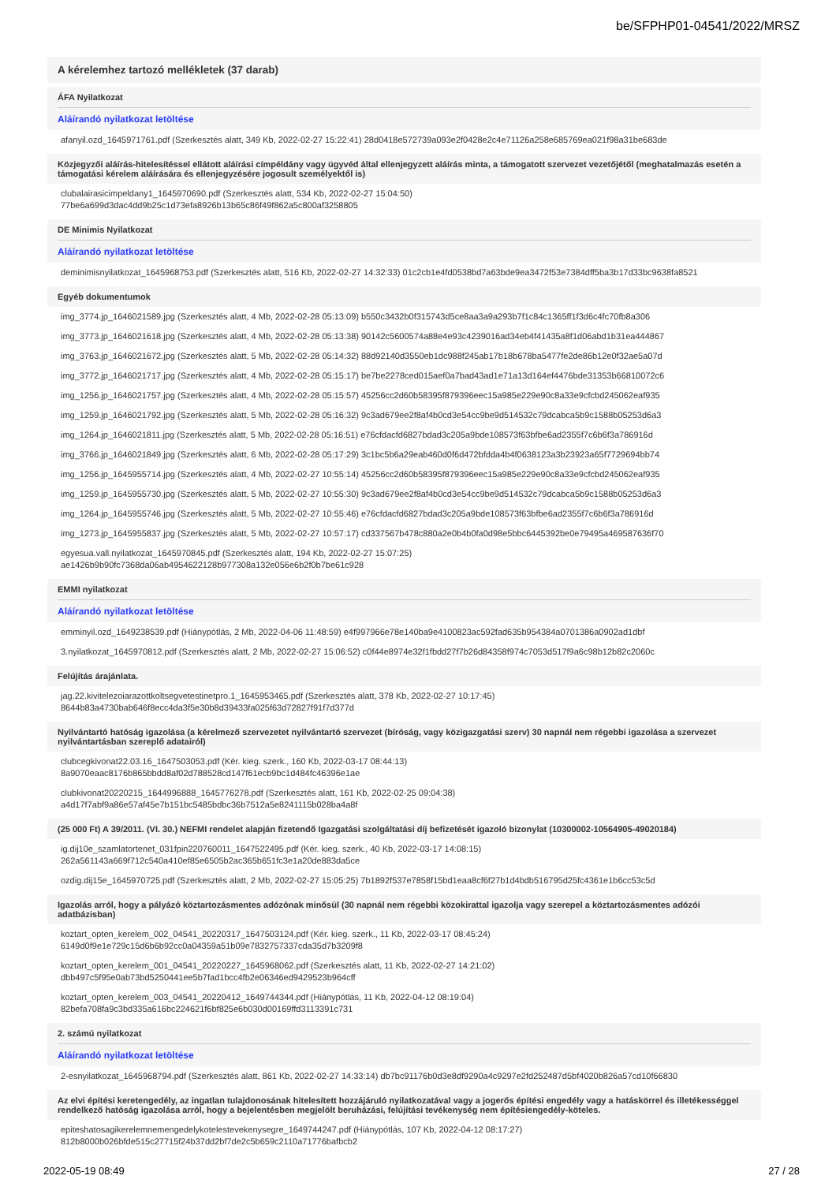be/SFPHP01-04541/2022/MRSZ
A kérelemhez tartozó mellékletek (37 darab)
ÁFA Nyilatkozat
Aláírandó nyilatkozat letöltése
afanyil.ozd_1645971761.pdf (Szerkesztés alatt, 349 Kb, 2022-02-27 15:22:41) 28d0418e572739a093e2f0428e2c4e71126a258e685769ea021f98a31be683de
Közjegyzői aláírás-hitelesítéssel ellátott aláírási címpéldány vagy ügyvéd által ellenjegyzett aláírás minta, a támogatott szervezet vezetőjétől (meghatalmazás esetén a támogatási kérelem aláírására és ellenjegyzésére jogosult személyektől is)
clubalairasicimpeldany1_1645970690.pdf (Szerkesztés alatt, 534 Kb, 2022-02-27 15:04:50)
77be6a699d3dac4dd9b25c1d73efa8926b13b65c86f49f862a5c800af3258805
DE Minimis Nyilatkozat
Aláírandó nyilatkozat letöltése
deminimisnyilatkozat_1645968753.pdf (Szerkesztés alatt, 516 Kb, 2022-02-27 14:32:33) 01c2cb1e4fd0538bd7a63bde9ea3472f53e7384dff5ba3b17d33bc9638fa8521
Egyéb dokumentumok
img_3774.jp_1646021589.jpg (Szerkesztés alatt, 4 Mb, 2022-02-28 05:13:09) b550c3432b0f315743d5ce8aa3a9a293b7f1c84c1365ff1f3d6c4fc70fb8a306
img_3773.jp_1646021618.jpg (Szerkesztés alatt, 4 Mb, 2022-02-28 05:13:38) 90142c5600574a88e4e93c4239016ad34eb4f41435a8f1d06abd1b31ea444867
img_3763.jp_1646021672.jpg (Szerkesztés alatt, 5 Mb, 2022-02-28 05:14:32) 88d92140d3550eb1dc988f245ab17b18b678ba5477fe2de86b12e0f32ae5a07d
img_3772.jp_1646021717.jpg (Szerkesztés alatt, 4 Mb, 2022-02-28 05:15:17) be7be2278ced015aef0a7bad43ad1e71a13d164ef4476bde31353b66810072c6
img_1256.jp_1646021757.jpg (Szerkesztés alatt, 4 Mb, 2022-02-28 05:15:57) 45256cc2d60b58395f879396eec15a985e229e90c8a33e9cfcbd245062eaf935
img_1259.jp_1646021792.jpg (Szerkesztés alatt, 5 Mb, 2022-02-28 05:16:32) 9c3ad679ee2f8af4b0cd3e54cc9be9d514532c79dcabca5b9c1588b05253d6a3
img_1264.jp_1646021811.jpg (Szerkesztés alatt, 5 Mb, 2022-02-28 05:16:51) e76cfdacfd6827bdad3c205a9bde108573f63bfbe6ad2355f7c6b6f3a786916d
img_3766.jp_1646021849.jpg (Szerkesztés alatt, 6 Mb, 2022-02-28 05:17:29) 3c1bc5b6a29eab460d0f6d472bfdda4b4f0638123a3b23923a65f7729694bb74
img_1256.jp_1645955714.jpg (Szerkesztés alatt, 4 Mb, 2022-02-27 10:55:14) 45256cc2d60b58395f879396eec15a985e229e90c8a33e9cfcbd245062eaf935
img_1259.jp_1645955730.jpg (Szerkesztés alatt, 5 Mb, 2022-02-27 10:55:30) 9c3ad679ee2f8af4b0cd3e54cc9be9d514532c79dcabca5b9c1588b05253d6a3
img_1264.jp_1645955746.jpg (Szerkesztés alatt, 5 Mb, 2022-02-27 10:55:46) e76cfdacfd6827bdad3c205a9bde108573f63bfbe6ad2355f7c6b6f3a786916d
img_1273.jp_1645955837.jpg (Szerkesztés alatt, 5 Mb, 2022-02-27 10:57:17) cd337567b478c880a2e0b4b0fa0d98e5bbc6445392be0e79495a469587636f70
egyesua.vall.nyilatkozat_1645970845.pdf (Szerkesztés alatt, 194 Kb, 2022-02-27 15:07:25)
ae1426b9b90fc7368da06ab4954622128b977308a132e056e6b2f0b7be61c928
EMMI nyilatkozat
Aláírandó nyilatkozat letöltése
emminyil.ozd_1649238539.pdf (Hiánypótlás, 2 Mb, 2022-04-06 11:48:59) e4f997966e78e140ba9e4100823ac592fad635b954384a0701386a0902ad1dbf
3.nyilatkozat_1645970812.pdf (Szerkesztés alatt, 2 Mb, 2022-02-27 15:06:52) c0f44e8974e32f1fbdd27f7b26d84358f974c7053d517f9a6c98b12b82c2060c
Felújítás árajánlata.
jag.22.kivitelezoiarazottkoltsegvetestinetpro.1_1645953465.pdf (Szerkesztés alatt, 378 Kb, 2022-02-27 10:17:45)
8644b83a4730bab646f8ecc4da3f5e30b8d39433fa025f63d72827f91f7d377d
Nyilvántartó hatóság igazolása (a kérelmező szervezetet nyilvántartó szervezet (bíróság, vagy közigazgatási szerv) 30 napnál nem régebbi igazolása a szervezet nyilvántartásban szereplő adatairól)
clubcegkivonat22.03.16_1647503053.pdf (Kér. kieg. szerk., 160 Kb, 2022-03-17 08:44:13)
8a9070eaac8176b865bbdd8af02d788528cd147f61ecb9bc1d484fc46396e1ae
clubkivonat20220215_1644996888_1645776278.pdf (Szerkesztés alatt, 161 Kb, 2022-02-25 09:04:38)
a4d17f7abf9a86e57af45e7b151bc5485bdbc36b7512a5e8241115b028ba4a8f
(25 000 Ft) A 39/2011. (VI. 30.) NEFMI rendelet alapján fizetendő Igazgatási szolgáltatási díj befizetését igazoló bizonylat (10300002-10564905-49020184)
ig.dij10e_szamlatortenet_031fpin220760011_1647522495.pdf (Kér. kieg. szerk., 40 Kb, 2022-03-17 14:08:15)
262a561143a669f712c540a410ef85e6505b2ac365b651fc3e1a20de883da5ce
ozdig.dij15e_1645970725.pdf (Szerkesztés alatt, 2 Mb, 2022-02-27 15:05:25) 7b1892f537e7858f15bd1eaa8cf6f27b1d4bdb516795d25fc4361e1b6cc53c5d
Igazolás arról, hogy a pályázó köztartozásmentes adózónak minősül (30 napnál nem régebbi közokirattal igazolja vagy szerepel a köztartozásmentes adózói adatbázisban)
koztart_opten_kerelem_002_04541_20220317_1647503124.pdf (Kér. kieg. szerk., 11 Kb, 2022-03-17 08:45:24)
6149d0f9e1e729c15d6b6b92cc0a04359a51b09e7832757337cda35d7b3209f8
koztart_opten_kerelem_001_04541_20220227_1645968062.pdf (Szerkesztés alatt, 11 Kb, 2022-02-27 14:21:02)
dbb497c5f95e0ab73bd5250441ee5b7fad1bcc4fb2e06346ed9429523b964cff
koztart_opten_kerelem_003_04541_20220412_1649744344.pdf (Hiánypótlás, 11 Kb, 2022-04-12 08:19:04)
82befa708fa9c3bd335a616bc224621f6bf825e6b030d00169ffd3113391c731
2. számú nyilatkozat
Aláírandó nyilatkozat letöltése
2-esnyilatkozat_1645968794.pdf (Szerkesztés alatt, 861 Kb, 2022-02-27 14:33:14) db7bc91176b0d3e8df9290a4c9297e2fd252487d5bf4020b826a57cd10f66830
Az elvi építési keretengedély, az ingatlan tulajdonosának hitelesített hozzájáruló nyilatkozatával vagy a jogerős építési engedély vagy a hatáskörrel és illetékességgel rendelkező hatóság igazolása arról, hogy a bejelentésben megjelölt beruházási, felújítási tevékenység nem építésiengedély-köteles.
epiteshatosagikerelemnemengedelykotelestevekenysegre_1649744247.pdf (Hiánypótlás, 107 Kb, 2022-04-12 08:17:27)
812b8000b026bfde515c27715f24b37dd2bf7de2c5b659c2110a71776bafbcb2
2022-05-19 08:49 27 / 28